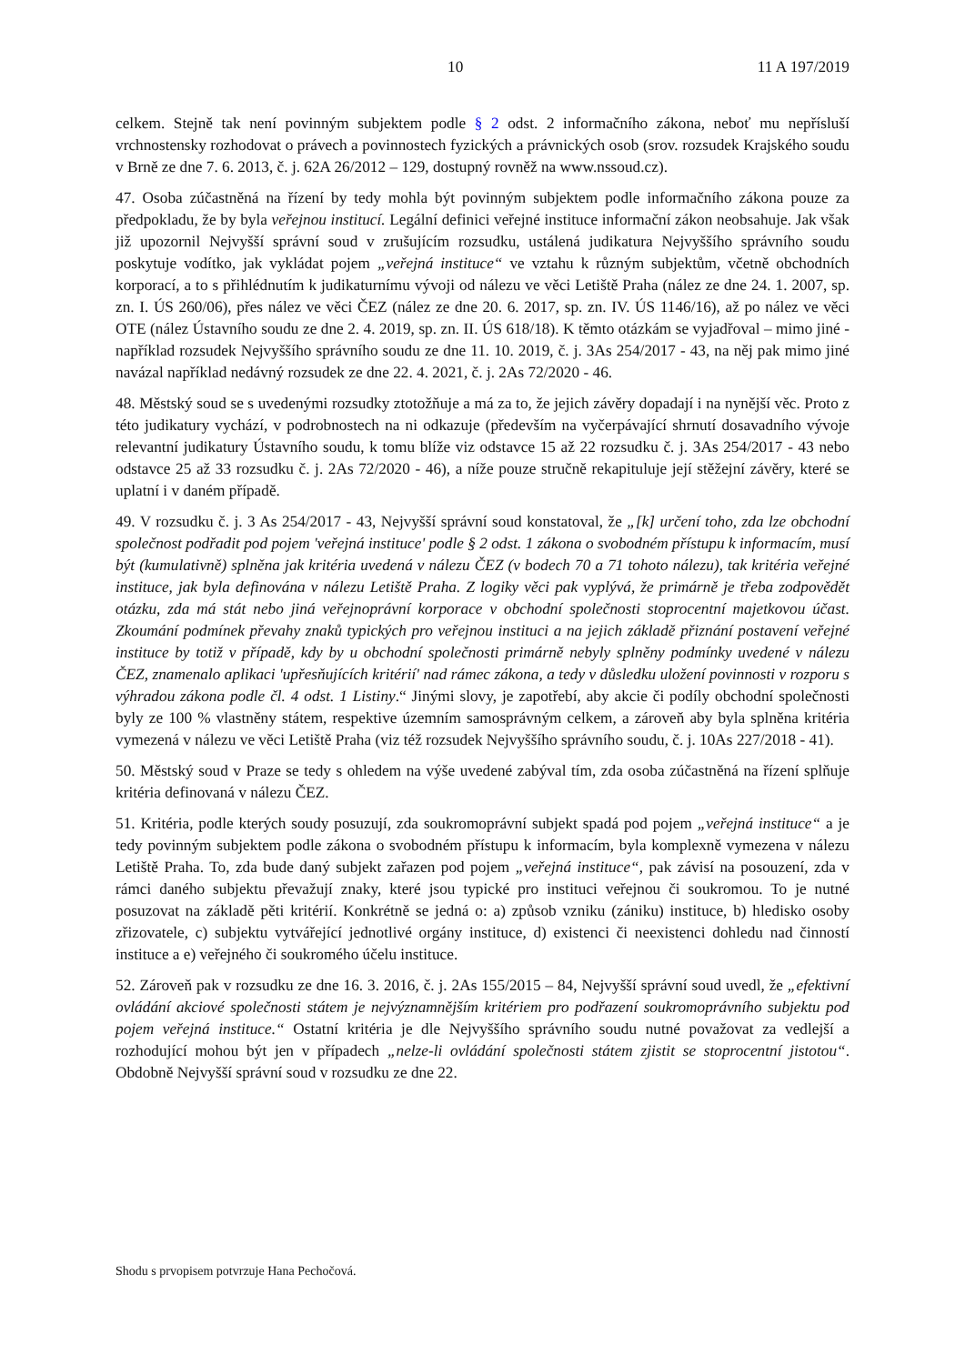10 11 A 197/2019
celkem. Stejně tak není povinným subjektem podle § 2 odst. 2 informačního zákona, neboť mu nepřísluší vrchnostensky rozhodovat o právech a povinnostech fyzických a právnických osob (srov. rozsudek Krajského soudu v Brně ze dne 7. 6. 2013, č. j. 62A 26/2012 – 129, dostupný rovněž na www.nssoud.cz).
47. Osoba zúčastněná na řízení by tedy mohla být povinným subjektem podle informačního zákona pouze za předpokladu, že by byla veřejnou institucí. Legální definici veřejné instituce informační zákon neobsahuje. Jak však již upozornil Nejvyšší správní soud v zrušujícím rozsudku, ustálená judikatura Nejvyššího správního soudu poskytuje vodítko, jak vykládat pojem „veřejná instituce“ ve vztahu k různým subjektům, včetně obchodních korporací, a to s přihlédnutím k judikaturnímu vývoji od nálezu ve věci Letiště Praha (nález ze dne 24. 1. 2007, sp. zn. I. ÚS 260/06), přes nález ve věci ČEZ (nález ze dne 20. 6. 2017, sp. zn. IV. ÚS 1146/16), až po nález ve věci OTE (nález Ústavního soudu ze dne 2. 4. 2019, sp. zn. II. ÚS 618/18). K těmto otázkám se vyjadřoval – mimo jiné - například rozsudek Nejvyššího správního soudu ze dne 11. 10. 2019, č. j. 3As 254/2017 - 43, na něj pak mimo jiné navázal například nedávný rozsudek ze dne 22. 4. 2021, č. j. 2As 72/2020 - 46.
48. Městský soud se s uvedenými rozsudky ztotožňuje a má za to, že jejich závěry dopadají i na nynější věc. Proto z této judikatury vychází, v podrobnostech na ni odkazuje (především na vyčerpávající shrnutí dosavadního vývoje relevantní judikatury Ústavního soudu, k tomu blíže viz odstavce 15 až 22 rozsudku č. j. 3As 254/2017 - 43 nebo odstavce 25 až 33 rozsudku č. j. 2As 72/2020 - 46), a níže pouze stručně rekapituluje její stěžejní závěry, které se uplatní i v daném případě.
49. V rozsudku č. j. 3 As 254/2017 - 43, Nejvyšší správní soud konstatoval, že „[k] určení toho, zda lze obchodní společnost podřadit pod pojem 'veřejná instituce' podle § 2 odst. 1 zákona o svobodném přístupu k informacím, musí být (kumulativně) splněna jak kritéria uvedená v nálezu ČEZ (v bodech 70 a 71 tohoto nálezu), tak kritéria veřejné instituce, jak byla definována v nálezu Letiště Praha. Z logiky věci pak vyplývá, že primárně je třeba zodpovědět otázku, zda má stát nebo jiná veřejnoprávní korporace v obchodní společnosti stoprocentní majetkovou účast. Zkoumání podmínek převahy znaků typických pro veřejnou instituci a na jejich základě přiznání postavení veřejné instituce by totiž v případě, kdy by u obchodní společnosti primárně nebyly splněny podmínky uvedené v nálezu ČEZ, znamenalo aplikaci 'upřesňujících kritérií' nad rámec zákona, a tedy v důsledku uložení povinnosti v rozporu s výhradou zákona podle čl. 4 odst. 1 Listiny.“ Jinými slovy, je zapotřebí, aby akcie či podíly obchodní společnosti byly ze 100 % vlastněny státem, respektive územním samosprávným celkem, a zároveň aby byla splněna kritéria vymezená v nálezu ve věci Letiště Praha (viz též rozsudek Nejvyššího správního soudu, č. j. 10As 227/2018 - 41).
50. Městský soud v Praze se tedy s ohledem na výše uvedené zabýval tím, zda osoba zúčastněná na řízení splňuje kritéria definovaná v nálezu ČEZ.
51. Kritéria, podle kterých soudy posuzují, zda soukromoprávní subjekt spadá pod pojem „veřejná instituce“ a je tedy povinným subjektem podle zákona o svobodném přístupu k informacím, byla komplexně vymezena v nálezu Letiště Praha. To, zda bude daný subjekt zařazen pod pojem „veřejná instituce“, pak závisí na posouzení, zda v rámci daného subjektu převažují znaky, které jsou typické pro instituci veřejnou či soukromou. To je nutné posuzovat na základě pěti kritérií. Konkrétně se jedná o: a) způsob vzniku (zániku) instituce, b) hledisko osoby zřizovatele, c) subjektu vytvářející jednotlivé orgány instituce, d) existenci či neexistenci dohledu nad činností instituce a e) veřejného či soukromého účelu instituce.
52. Zároveň pak v rozsudku ze dne 16. 3. 2016, č. j. 2As 155/2015 – 84, Nejvyšší správní soud uvedl, že „efektivní ovládání akciové společnosti státem je nejvýznamnějším kritériem pro podřazení soukromoprávního subjektu pod pojem veřejná instituce.“ Ostatní kritéria je dle Nejvyššího správního soudu nutné považovat za vedlejší a rozhodující mohou být jen v případech „nelze-li ovládání společnosti státem zjistit se stoprocentní jistotou“. Obdobně Nejvyšší správní soud v rozsudku ze dne 22.
Shodu s prvopisem potvrzuje Hana Pechočová.